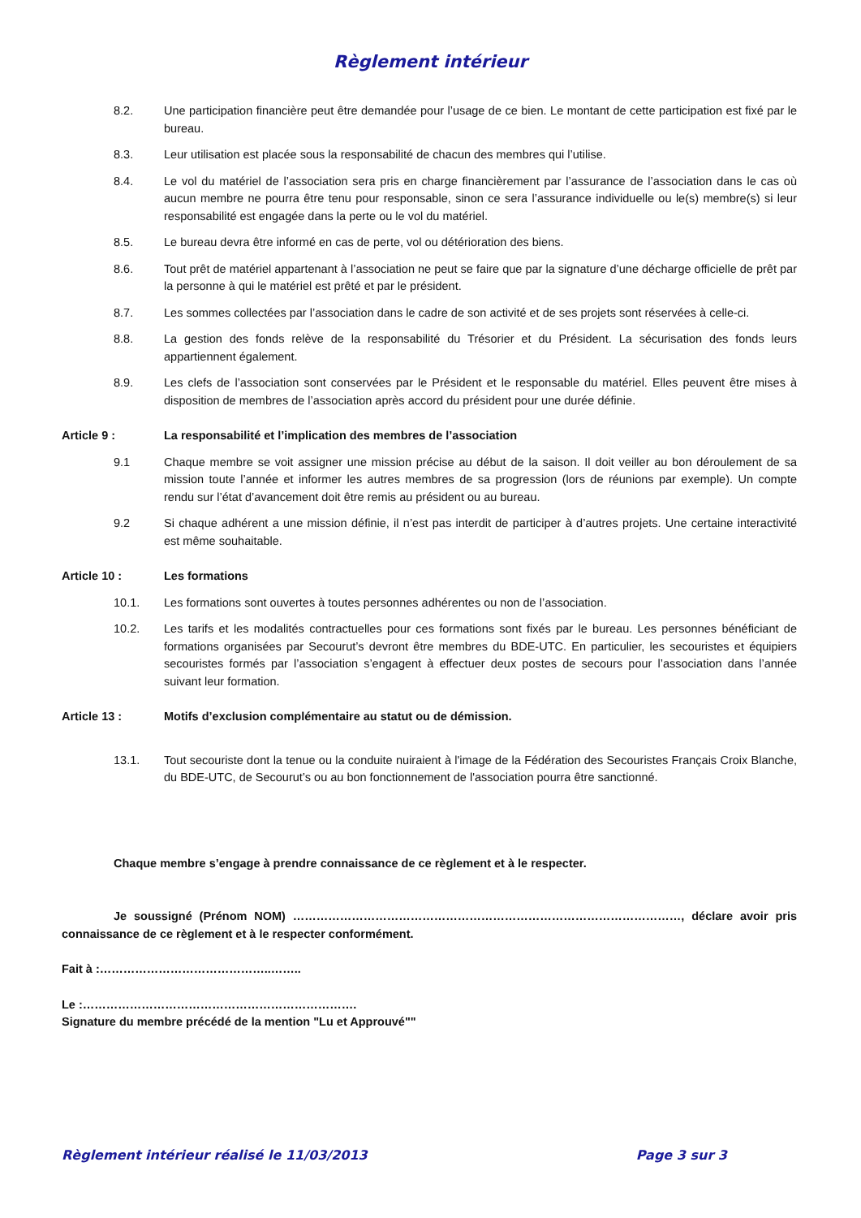Règlement intérieur
8.2. Une participation financière peut être demandée pour l’usage de ce bien. Le montant de cette participation est fixé par le bureau.
8.3. Leur utilisation est placée sous la responsabilité de chacun des membres qui l’utilise.
8.4. Le vol du matériel de l’association sera pris en charge financièrement par l’assurance de l’association dans le cas où aucun membre ne pourra être tenu pour responsable, sinon ce sera l’assurance individuelle ou le(s) membre(s) si leur responsabilité est engagée dans la perte ou le vol du matériel.
8.5. Le bureau devra être informé en cas de perte, vol ou détérioration des biens.
8.6. Tout prêt de matériel appartenant à l’association ne peut se faire que par la signature d’une décharge officielle de prêt par la personne à qui le matériel est prêté et par le président.
8.7. Les sommes collectées par l’association dans le cadre de son activité et de ses projets sont réservées à celle-ci.
8.8. La gestion des fonds relève de la responsabilité du Trésorier et du Président. La sécurisation des fonds leurs appartiennent également.
8.9. Les clefs de l’association sont conservées par le Président et le responsable du matériel. Elles peuvent être mises à disposition de membres de l’association après accord du président pour une durée définie.
Article 9 : La responsabilité et l’implication des membres de l’association
9.1 Chaque membre se voit assigner une mission précise au début de la saison. Il doit veiller au bon déroulement de sa mission toute l’année et informer les autres membres de sa progression (lors de réunions par exemple). Un compte rendu sur l’état d’avancement doit être remis au président ou au bureau.
9.2 Si chaque adhérent a une mission définie, il n’est pas interdit de participer à d’autres projets. Une certaine interactivité est même souhaitable.
Article 10 : Les formations
10.1. Les formations sont ouvertes à toutes personnes adhérentes ou non de l’association.
10.2. Les tarifs et les modalités contractuelles pour ces formations sont fixés par le bureau. Les personnes bénéficiant de formations organisées par Secourut’s devront être membres du BDE-UTC. En particulier, les secouristes et équipiers secouristes formés par l’association s’engagent à effectuer deux postes de secours pour l’association dans l’année suivant leur formation.
Article 13 : Motifs d’exclusion complémentaire au statut ou de démission.
13.1. Tout secouriste dont la tenue ou la conduite nuiraient à l'image de la Fédération des Secouristes Français Croix Blanche, du BDE-UTC, de Secourut’s ou au bon fonctionnement de l'association pourra être sanctionné.
Chaque membre s’engage à prendre connaissance de ce règlement et à le respecter.
Je soussigné (Prénom NOM) ………………………………………………………………………………………, déclare avoir pris connaissance de ce règlement et à le respecter conformément.
Fait à :……………………………………..……..
Le :…………………………………………………………….
Signature du membre précédé de la mention "Lu et Approuvé""
Règlement intérieur réalisé le 11/03/2013 Page 3 sur 3